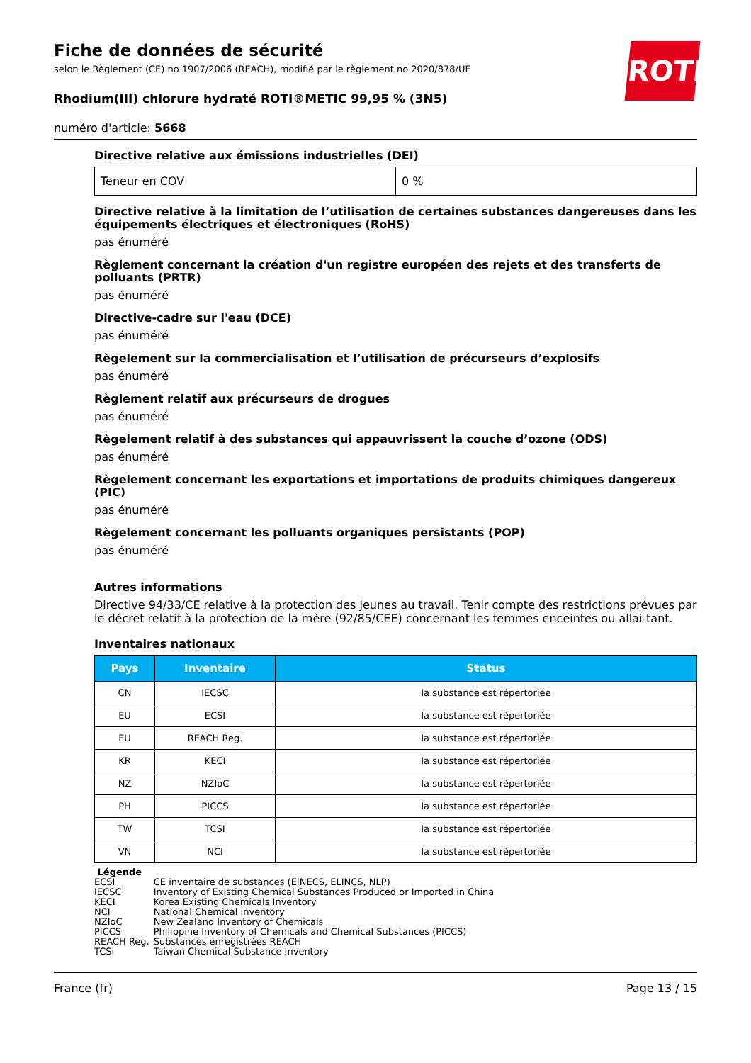ROTH
Fiche de données de sécurité
selon le Règlement (CE) no 1907/2006 (REACH), modifié par le règlement no 2020/878/UE
Rhodium(III) chlorure hydraté ROTI®METIC 99,95 % (3N5)
numéro d'article: 5668
Directive relative aux émissions industrielles (DEI)
| Teneur en COV | 0 % |
Directive relative à la limitation de l’utilisation de certaines substances dangereuses dans les équipements électriques et électroniques (RoHS)
pas énuméré
Règlement concernant la création d'un registre européen des rejets et des transferts de polluants (PRTR)
pas énuméré
Directive-cadre sur l'eau (DCE)
pas énuméré
Règelement sur la commercialisation et l’utilisation de précurseurs d’explosifs
pas énuméré
Règlement relatif aux précurseurs de drogues
pas énuméré
Règelement relatif à des substances qui appauvrissent la couche d’ozone (ODS)
pas énuméré
Règelement concernant les exportations et importations de produits chimiques dangereux (PIC)
pas énuméré
Règelement concernant les polluants organiques persistants (POP)
pas énuméré
Autres informations
Directive 94/33/CE relative à la protection des jeunes au travail. Tenir compte des restrictions prévues par le décret relatif à la protection de la mère (92/85/CEE) concernant les femmes enceintes ou allai-tant.
Inventaires nationaux
| Pays | Inventaire | Status |
| --- | --- | --- |
| CN | IECSC | la substance est répertoriée |
| EU | ECSI | la substance est répertoriée |
| EU | REACH Reg. | la substance est répertoriée |
| KR | KECI | la substance est répertoriée |
| NZ | NZIoC | la substance est répertoriée |
| PH | PICCS | la substance est répertoriée |
| TW | TCSI | la substance est répertoriée |
| VN | NCI | la substance est répertoriée |
Légende
| ECSI | CE inventaire de substances (EINECS, ELINCS, NLP) |
| IECSC | Inventory of Existing Chemical Substances Produced or Imported in China |
| KECI | Korea Existing Chemicals Inventory |
| NCI | National Chemical Inventory |
| NZIoC | New Zealand Inventory of Chemicals |
| PICCS | Philippine Inventory of Chemicals and Chemical Substances (PICCS) |
| REACH Reg. | Substances enregistrées REACH |
| TCSI | Taiwan Chemical Substance Inventory |
France (fr) Page 13 / 15